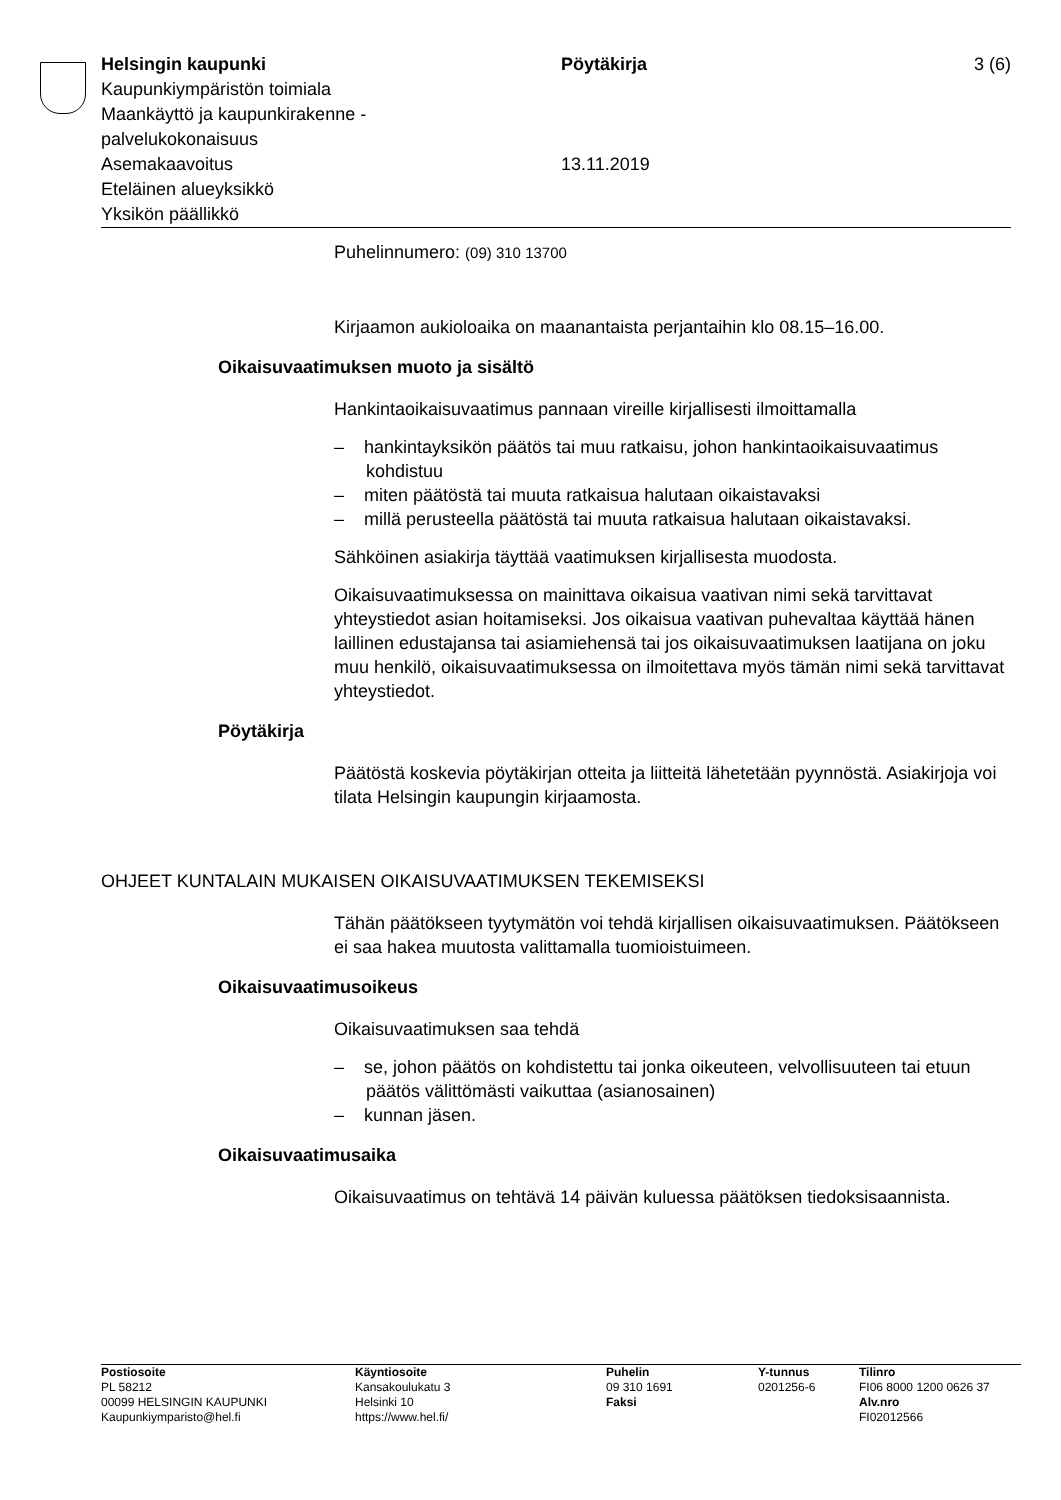Helsingin kaupunki Pöytäkirja 3 (6)
Kaupunkiympäristön toimiala
Maankäyttö ja kaupunkirakenne -
palvelukokonaisuus
Asemakaavoitus 13.11.2019
Eteläinen alueyksikkö
Yksikön päällikkö
Puhelinnumero: (09) 310 13700
Kirjaamon aukioloaika on maanantaista perjantaihin klo 08.15–16.00.
Oikaisuvaatimuksen muoto ja sisältö
Hankintaoikaisuvaatimus pannaan vireille kirjallisesti ilmoittamalla
– hankintayksikön päätös tai muu ratkaisu, johon hankintaoikaisuvaatimus kohdistuu
– miten päätöstä tai muuta ratkaisua halutaan oikaistavaksi
– millä perusteella päätöstä tai muuta ratkaisua halutaan oikaistavaksi.
Sähköinen asiakirja täyttää vaatimuksen kirjallisesta muodosta.
Oikaisuvaatimuksessa on mainittava oikaisua vaativan nimi sekä tarvittavat yhteystiedot asian hoitamiseksi. Jos oikaisua vaativan puhevaltaa käyttää hänen laillinen edustajansa tai asiamiehensä tai jos oikaisuvaatimuksen laatijana on joku muu henkilö, oikaisuvaatimuksessa on ilmoitettava myös tämän nimi sekä tarvittavat yhteystiedot.
Pöytäkirja
Päätöstä koskevia pöytäkirjan otteita ja liitteitä lähetetään pyynnöstä. Asiakirjoja voi tilata Helsingin kaupungin kirjaamosta.
OHJEET KUNTALAIN MUKAISEN OIKAISUVAATIMUKSEN TEKEMISEKSI
Tähän päätökseen tyytymätön voi tehdä kirjallisen oikaisuvaatimuksen. Päätökseen ei saa hakea muutosta valittamalla tuomioistuimeen.
Oikaisuvaatimusoikeus
Oikaisuvaatimuksen saa tehdä
– se, johon päätös on kohdistettu tai jonka oikeuteen, velvollisuuteen tai etuun päätös välittömästi vaikuttaa (asianosainen)
– kunnan jäsen.
Oikaisuvaatimusaika
Oikaisuvaatimus on tehtävä 14 päivän kuluessa päätöksen tiedoksisaannista.
Postiosoite
PL 58212
00099 HELSINGIN KAUPUNKI
Kaupunkiymparisto@hel.fi
Käyntiosoite
Kansakoulukatu 3
Helsinki 10
https://www.hel.fi/
Puhelin
09 310 1691
Faksi
Y-tunnus
0201256-6
Tilinro
FI06 8000 1200 0626 37
Alv.nro
FI02012566